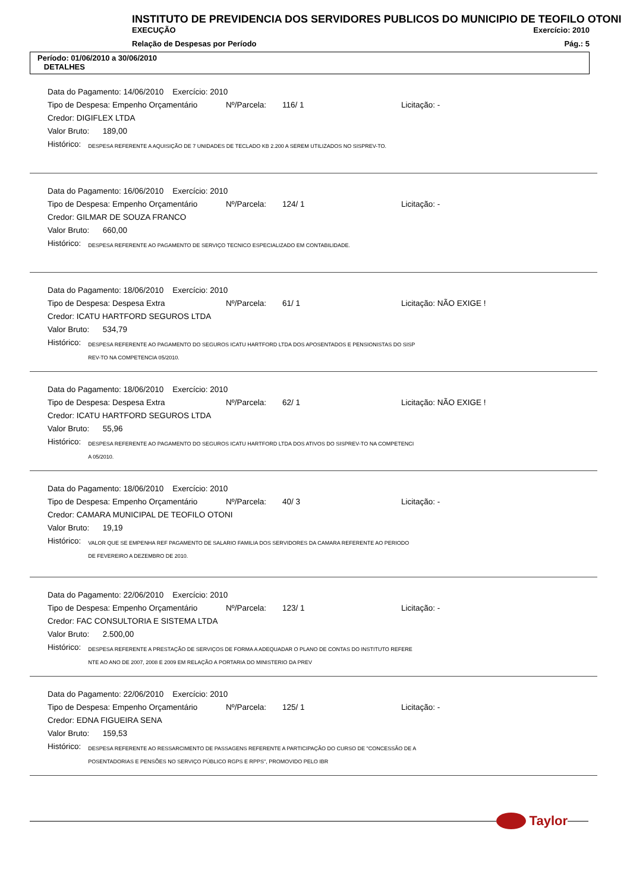INSTITUTO DE PREVIDENCIA DOS SERVIDORES PUBLICOS DO MUNICIPIO DE TEOFILO OTONI
EXECUÇÃO Exercício: 2010
Relação de Despesas por Período Pág.: 5
Período: 01/06/2010 a 30/06/2010
DETALHES
Data do Pagamento: 14/06/2010 Exercício: 2010
Tipo de Despesa: Empenho Orçamentário Nº/Parcela: 116/ 1 Licitação: -
Credor: DIGIFLEX LTDA
Valor Bruto: 189,00
Histórico:
DESPESA REFERENTE A AQUISIÇÃO DE 7 UNIDADES DE TECLADO KB 2.200 A SEREM UTILIZADOS NO SISPREV-TO.
Data do Pagamento: 16/06/2010 Exercício: 2010
Tipo de Despesa: Empenho Orçamentário Nº/Parcela: 124/ 1 Licitação: -
Credor: GILMAR DE SOUZA FRANCO
Valor Bruto: 660,00
Histórico:
DESPESA REFERENTE AO PAGAMENTO DE SERVIÇO TECNICO ESPECIALIZADO EM CONTABILIDADE.
Data do Pagamento: 18/06/2010 Exercício: 2010
Tipo de Despesa: Despesa Extra Nº/Parcela: 61/ 1 Licitação: NÃO EXIGE !
Credor: ICATU HARTFORD SEGUROS LTDA
Valor Bruto: 534,79
Histórico:
DESPESA REFERENTE AO PAGAMENTO DO SEGUROS ICATU HARTFORD LTDA DOS APOSENTADOS E PENSIONISTAS DO SISP
REV-TO NA COMPETENCIA 05/2010.
Data do Pagamento: 18/06/2010 Exercício: 2010
Tipo de Despesa: Despesa Extra Nº/Parcela: 62/ 1 Licitação: NÃO EXIGE !
Credor: ICATU HARTFORD SEGUROS LTDA
Valor Bruto: 55,96
Histórico:
DESPESA REFERENTE AO PAGAMENTO DO SEGUROS ICATU HARTFORD LTDA DOS ATIVOS DO SISPREV-TO NA COMPETENCI
A 05/2010.
Data do Pagamento: 18/06/2010 Exercício: 2010
Tipo de Despesa: Empenho Orçamentário Nº/Parcela: 40/ 3 Licitação: -
Credor: CAMARA MUNICIPAL DE TEOFILO OTONI
Valor Bruto: 19,19
Histórico:
VALOR QUE SE EMPENHA REF PAGAMENTO DE SALARIO FAMILIA DOS SERVIDORES DA CAMARA REFERENTE AO PERIODO
DE FEVEREIRO A DEZEMBRO DE 2010.
Data do Pagamento: 22/06/2010 Exercício: 2010
Tipo de Despesa: Empenho Orçamentário Nº/Parcela: 123/ 1 Licitação: -
Credor: FAC CONSULTORIA E SISTEMA LTDA
Valor Bruto: 2.500,00
Histórico:
DESPESA REFERENTE A PRESTAÇÃO DE SERVIÇOS DE FORMA A ADEQUADAR O PLANO DE CONTAS DO INSTITUTO REFERE
NTE AO ANO DE 2007, 2008 E 2009 EM RELAÇÃO A PORTARIA DO MINISTERIO DA PREV
Data do Pagamento: 22/06/2010 Exercício: 2010
Tipo de Despesa: Empenho Orçamentário Nº/Parcela: 125/ 1 Licitação: -
Credor: EDNA FIGUEIRA SENA
Valor Bruto: 159,53
Histórico:
DESPESA REFERENTE AO RESSARCIMENTO DE PASSAGENS REFERENTE A PARTICIPAÇÃO DO CURSO DE "CONCESSÃO DE A
POSENTADORIAS E PENSÕES NO SERVIÇO PÚBLICO RGPS E RPPS", PROMOVIDO PELO IBR
Taylor